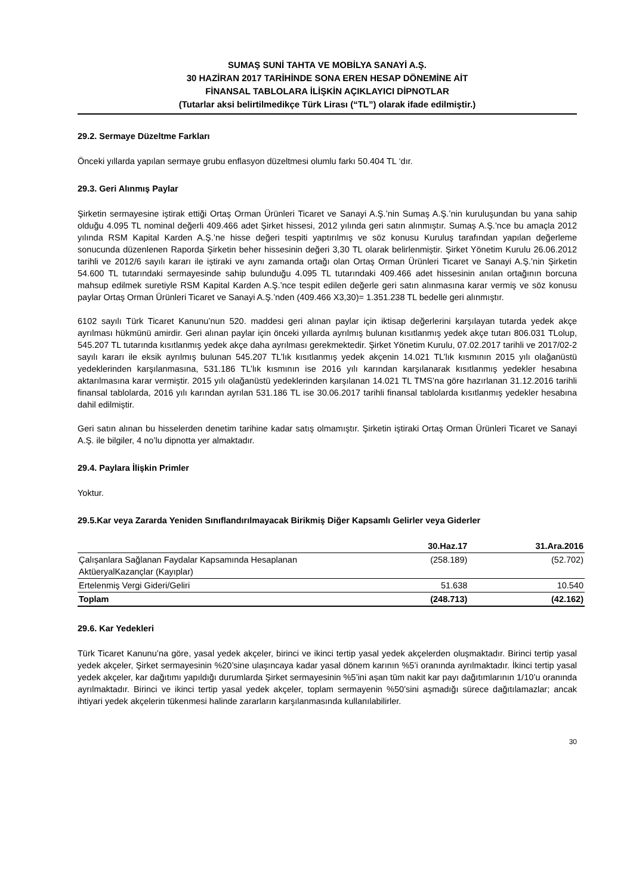SUMAŞ SUNİ TAHTA VE MOBİLYA SANAYİ A.Ş.
30 HAZİRAN 2017 TARİHİNDE SONA EREN HESAP DÖNEMİNE AİT
FİNANSAL TABLOLARA İLİŞKİN AÇIKLAYICI DİPNOTLAR
(Tutarlar aksi belirtilmedikçe Türk Lirası (“TL”) olarak ifade edilmiştir.)
29.2. Sermaye Düzeltme Farkları
Önceki yıllarda yapılan sermaye grubu enflasyon düzeltmesi olumlu farkı 50.404 TL ‘dır.
29.3. Geri Alınmış Paylar
Şirketin sermayesine iştirak ettiği Ortaş Orman Ürünleri Ticaret ve Sanayi A.Ş.’nin Sumaş A.Ş.’nin kuruluşundan bu yana sahip olduğu 4.095 TL nominal değerli 409.466 adet Şirket hissesi, 2012 yılında geri satın alınmıştır. Sumaş A.Ş.’nce bu amaçla 2012 yılında RSM Kapital Karden A.Ş.’ne hisse değeri tespiti yaptırılmış ve söz konusu Kuruluş tarafından yapılan değerleme sonucunda düzenlenen Raporda Şirketin beher hissesinin değeri 3,30 TL olarak belirlenmiştir. Şirket Yönetim Kurulu 26.06.2012 tarihli ve 2012/6 sayılı kararı ile iştiraki ve aynı zamanda ortağı olan Ortaş Orman Ürünleri Ticaret ve Sanayi A.Ş.’nin Şirketin 54.600 TL tutarındaki sermayesinde sahip bulunduğu 4.095 TL tutarındaki 409.466 adet hissesinin anılan ortağının borcuna mahsup edilmek suretiyle RSM Kapital Karden A.Ş.’nce tespit edilen değerle geri satın alınmasına karar vermiş ve söz konusu paylar Ortaş Orman Ürünleri Ticaret ve Sanayi A.Ş.’nden (409.466 X3,30)= 1.351.238 TL bedelle geri alınmıştır.
6102 sayılı Türk Ticaret Kanunu’nun 520. maddesi geri alınan paylar için iktisap değerlerini karşılayan tutarda yedek akçe ayrılması hükmünü amirdir. Geri alınan paylar için önceki yıllarda ayrılmış bulunan kısıtlanmış yedek akçe tutarı 806.031 TLolup, 545.207 TL tutarında kısıtlanmış yedek akçe daha ayrılması gerekmektedir. Şirket Yönetim Kurulu, 07.02.2017 tarihli ve 2017/02-2 sayılı kararı ile eksik ayrılmış bulunan 545.207 TL’lık kısıtlanmış yedek akçenin 14.021 TL’lık kısmının 2015 yılı olağanüstü yedeklerinden karşılanmasına, 531.186 TL’lık kısmının ise 2016 yılı karından karşılanarak kısıtlanmış yedekler hesabına aktarılmasına karar vermiştir. 2015 yılı olağanüstü yedeklerinden karşılanan 14.021 TL TMS’na göre hazırlanan 31.12.2016 tarihli finansal tablolarda, 2016 yılı karından ayrılan 531.186 TL ise 30.06.2017 tarihli finansal tablolarda kısıtlanmış yedekler hesabına dahil edilmiştir.
Geri satın alınan bu hisselerden denetim tarihine kadar satış olmamıştır. Şirketin iştiraki Ortaş Orman Ürünleri Ticaret ve Sanayi A.Ş. ile bilgiler, 4 no’lu dipnotta yer almaktadır.
29.4. Paylara İlişkin Primler
Yoktur.
29.5.Kar veya Zararda Yeniden Sınıflandırılmayacak Birikmiş Diğer Kapsamlı Gelirler veya Giderler
| | 30.Haz.17 | 31.Ara.2016 |
| --- | --- | --- |
| Çalışanlara Sağlanan Faydalar Kapsamında Hesaplanan AktüeryalKazançlar (Kayıplar) | (258.189) | (52.702) |
| Ertelenmiş Vergi Gideri/Geliri | 51.638 | 10.540 |
| Toplam | (248.713) | (42.162) |
29.6. Kar Yedekleri
Türk Ticaret Kanunu’na göre, yasal yedek akçeler, birinci ve ikinci tertip yasal yedek akçelerden oluşmaktadır. Birinci tertip yasal yedek akçeler, Şirket sermayesinin %20’sine ulaşıncaya kadar yasal dönem karının %5’i oranında ayrılmaktadır. İkinci tertip yasal yedek akçeler, kar dağıtımı yapıldığı durumlarda Şirket sermayesinin %5’ini aşan tüm nakit kar payı dağıtımlarının 1/10’u oranında ayrılmaktadır. Birinci ve ikinci tertip yasal yedek akçeler, toplam sermayenin %50’sini aşmadığı sürece dağıtılamazlar; ancak ihtiyari yedek akçelerin tükenmesi halinde zararların karşılanmasında kullanılabilirler.
30